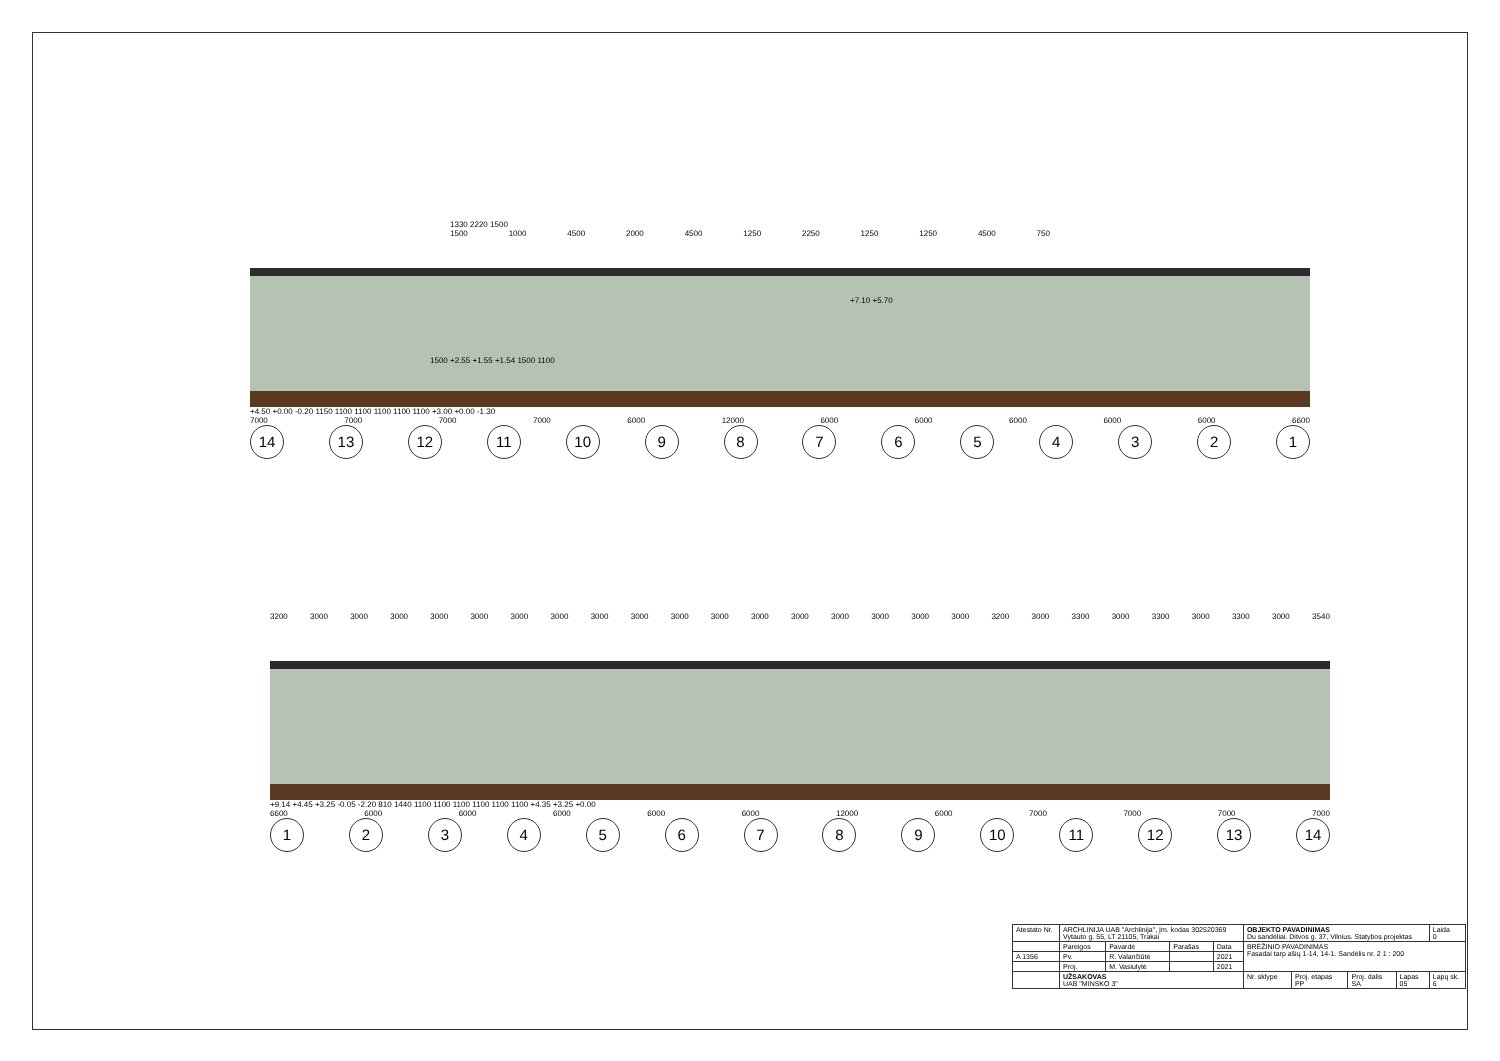1330 2220 1500
1500 1000 4500 2000 4500 1250 2250 1250 1250 4500 750
+7.10 +5.70
1500 +2.55 +1.55 +1.54 1500 1100
+4.50 +0.00 -0.20 1150 1100 1100 1100 1100 1100 +3.00 +0.00 -1.30
7000 7000 7000 7000 6000 12000 6000 6000 6000 6000 6000 6600
14 13 12 11 10 9 8 7 6 5 4 3 2 1
3200 3000 3000 3000 3000 3000 3000 3000 3000 3000 3000 3000 3000 3000 3000 3000 3000 3000 3200 3000 3300 3000 3300 3000 3300 3000 3540
+9.14 +4.45 +3.25 -0.05 -2.20 810 1440 1100 1100 1100 1100 1100 1100 +4.35 +3.25 +0.00
6600 6000 6000 6000 6000 6000 12000 6000 7000 7000 7000 7000
1 2 3 4 5 6 7 8 9 10 11 12 13 14
| Atestato Nr. | ARCHLINIJA UAB "Archlinija", Įm. kodas 302520369 Vytauto g. 55, LT 21105, Trakai | | | | OBJEKTO PAVADINIMAS Du sandėliai. Ditvos g. 37, Vilnius. Statybos projektas | | | | Laida 0 |
| | Pareigos | Pavardė | Parašas | Data | BRĖŽINIO PAVADINIMAS Fasadai tarp ašių 1-14, 14-1. Sandėlis nr. 2 1 : 200 | | | | |
| A 1356 | Pv. | R. Valančiūtė | | 2021 | | | | | |
| | Proj. | M. Vasiulytė | | 2021 | | | | | |
| | UŽSAKOVAS UAB "MINSKO 3" | | | | Nr. sklype | Proj. etapas PP | Proj. dalis SA | Lapas 05 | Lapų sk. 6 |